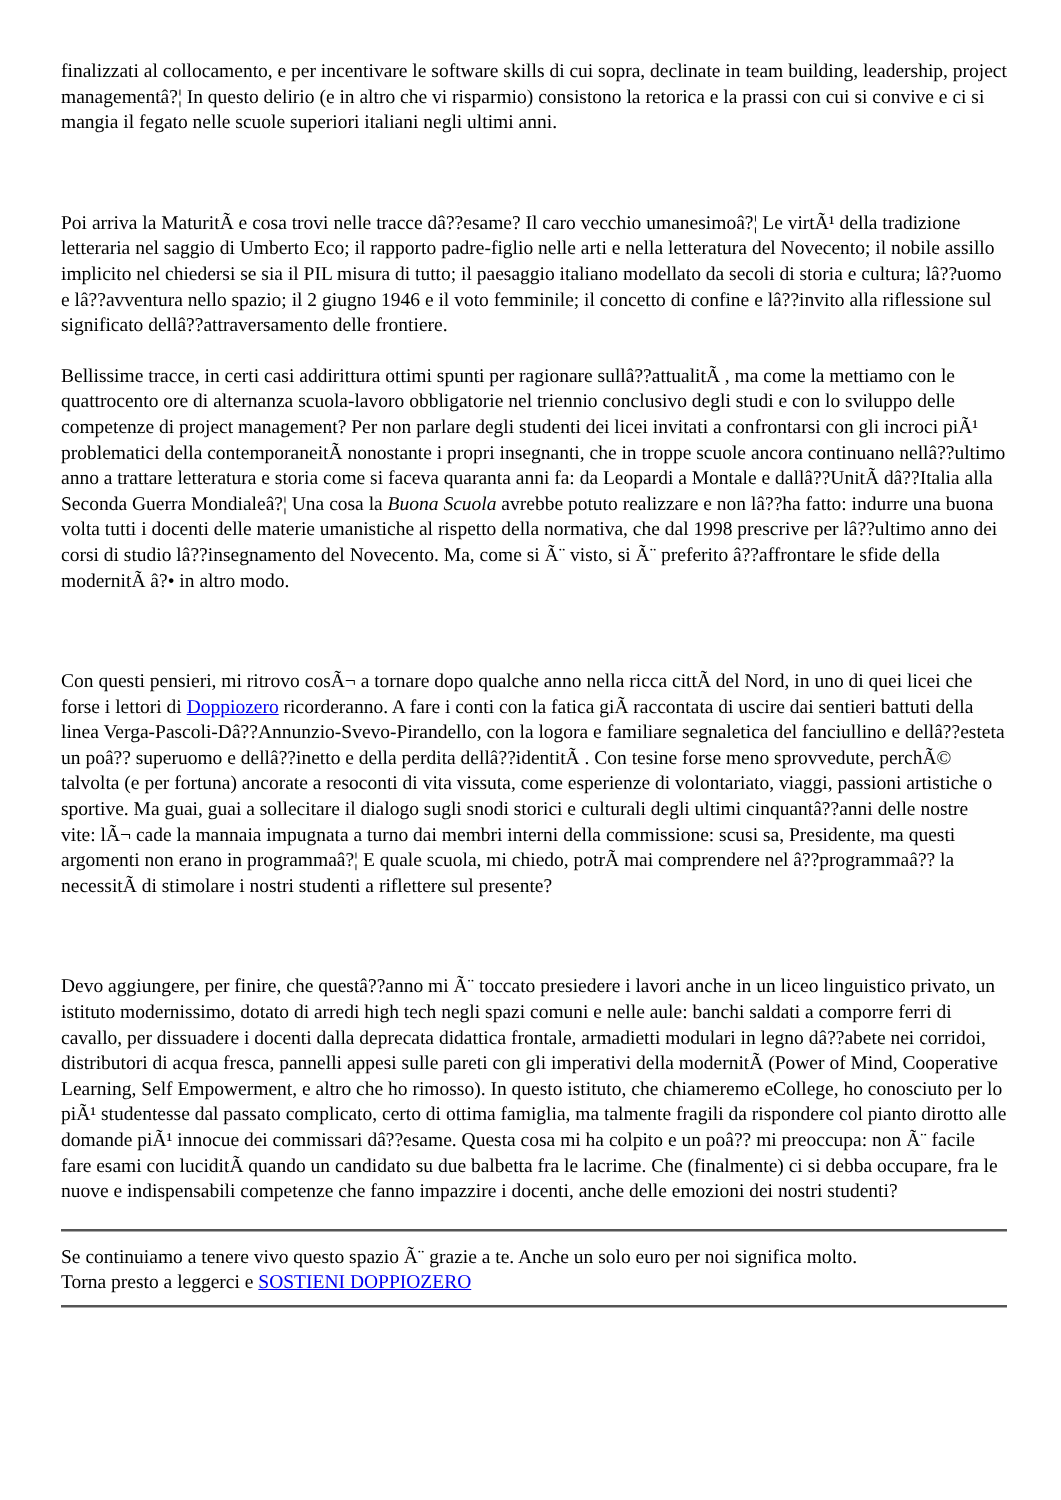finalizzati al collocamento, e per incentivare le software skills di cui sopra, declinate in team building, leadership, project managementâ?¦ In questo delirio (e in altro che vi risparmio) consistono la retorica e la prassi con cui si convive e ci si mangia il fegato nelle scuole superiori italiani negli ultimi anni.
Poi arriva la MaturitÃ e cosa trovi nelle tracce dâ??esame? Il caro vecchio umanesimoâ?¦ Le virtÃ¹ della tradizione letteraria nel saggio di Umberto Eco; il rapporto padre-figlio nelle arti e nella letteratura del Novecento; il nobile assillo implicito nel chiedersi se sia il PIL misura di tutto; il paesaggio italiano modellato da secoli di storia e cultura; lâ??uomo e lâ??avventura nello spazio; il 2 giugno 1946 e il voto femminile; il concetto di confine e lâ??invito alla riflessione sul significato dellâ??attraversamento delle frontiere.
Bellissime tracce, in certi casi addirittura ottimi spunti per ragionare sullâ??attualitÃ , ma come la mettiamo con le quattrocento ore di alternanza scuola-lavoro obbligatorie nel triennio conclusivo degli studi e con lo sviluppo delle competenze di project management? Per non parlare degli studenti dei licei invitati a confrontarsi con gli incroci piÃ¹ problematici della contemporaneitÃ nonostante i propri insegnanti, che in troppe scuole ancora continuano nellâ??ultimo anno a trattare letteratura e storia come si faceva quaranta anni fa: da Leopardi a Montale e dallâ??UnitÃ dâ??Italia alla Seconda Guerra Mondialeâ?¦ Una cosa la Buona Scuola avrebbe potuto realizzare e non lâ??ha fatto: indurre una buona volta tutti i docenti delle materie umanistiche al rispetto della normativa, che dal 1998 prescrive per lâ??ultimo anno dei corsi di studio lâ??insegnamento del Novecento. Ma, come si Ã¨ visto, si Ã¨ preferito â??affrontare le sfide della modernitÃ â?• in altro modo.
Con questi pensieri, mi ritrovo cosÃ¬ a tornare dopo qualche anno nella ricca cittÃ del Nord, in uno di quei licei che forse i lettori di Doppiozero ricorderanno. A fare i conti con la fatica giÃ raccontata di uscire dai sentieri battuti della linea Verga-Pascoli-Dâ??Annunzio-Svevo-Pirandello, con la logora e familiare segnaletica del fanciullino e dellâ??esteta un poâ?? superuomo e dellâ??inetto e della perdita dellâ??identitÃ . Con tesine forse meno sprovvedute, perchÃ© talvolta (e per fortuna) ancorate a resoconti di vita vissuta, come esperienze di volontariato, viaggi, passioni artistiche o sportive. Ma guai, guai a sollecitare il dialogo sugli snodi storici e culturali degli ultimi cinquantâ??anni delle nostre vite: lÃ¬ cade la mannaia impugnata a turno dai membri interni della commissione: scusi sa, Presidente, ma questi argomenti non erano in programmaâ?¦ E quale scuola, mi chiedo, potrÃ mai comprendere nel â??programmaâ?? la necessitÃ di stimolare i nostri studenti a riflettere sul presente?
Devo aggiungere, per finire, che questâ??anno mi Ã¨ toccato presiedere i lavori anche in un liceo linguistico privato, un istituto modernissimo, dotato di arredi high tech negli spazi comuni e nelle aule: banchi saldati a comporre ferri di cavallo, per dissuadere i docenti dalla deprecata didattica frontale, armadietti modulari in legno dâ??abete nei corridoi, distributori di acqua fresca, pannelli appesi sulle pareti con gli imperativi della modernitÃ (Power of Mind, Cooperative Learning, Self Empowerment, e altro che ho rimosso). In questo istituto, che chiameremo eCollege, ho conosciuto per lo piÃ¹ studentesse dal passato complicato, certo di ottima famiglia, ma talmente fragili da rispondere col pianto dirotto alle domande piÃ¹ innocue dei commissari dâ??esame. Questa cosa mi ha colpito e un poâ?? mi preoccupa: non Ã¨ facile fare esami con luciditÃ quando un candidato su due balbetta fra le lacrime. Che (finalmente) ci si debba occupare, fra le nuove e indispensabili competenze che fanno impazzire i docenti, anche delle emozioni dei nostri studenti?
Se continuiamo a tenere vivo questo spazio Ã¨ grazie a te. Anche un solo euro per noi significa molto.
Torna presto a leggerci e SOSTIENI DOPPIOZERO